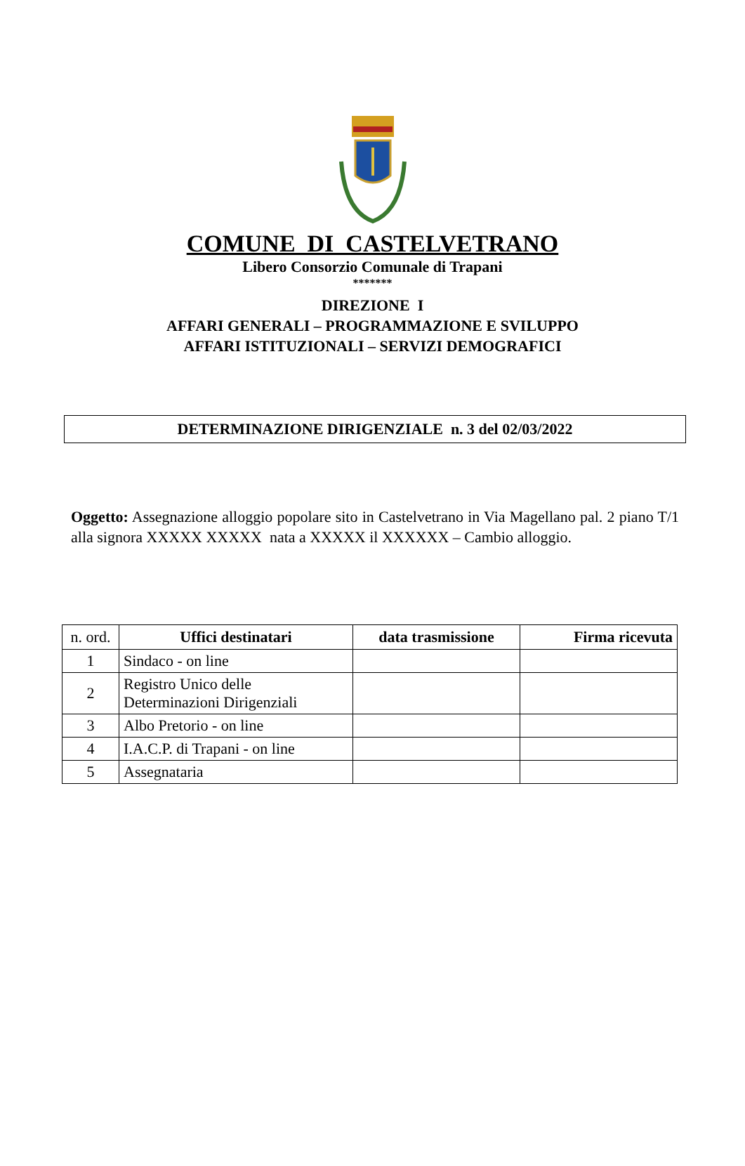COMUNE DI CASTELVETRANO
Libero Consorzio Comunale di Trapani
*******
DIREZIONE I
AFFARI GENERALI – PROGRAMMAZIONE E SVILUPPO
AFFARI ISTITUZIONALI – SERVIZI DEMOGRAFICI
DETERMINAZIONE DIRIGENZIALE n. 3 del 02/03/2022
Oggetto: Assegnazione alloggio popolare sito in Castelvetrano in Via Magellano pal. 2 piano T/1 alla signora XXXXX XXXXX nata a XXXXX il XXXXXX – Cambio alloggio.
| n. ord. | Uffici destinatari | data trasmissione | Firma ricevuta |
| 1 | Sindaco - on line | | |
| 2 | Registro Unico delle Determinazioni Dirigenziali | | |
| 3 | Albo Pretorio - on line | | |
| 4 | I.A.C.P. di Trapani - on line | | |
| 5 | Assegnataria | | |